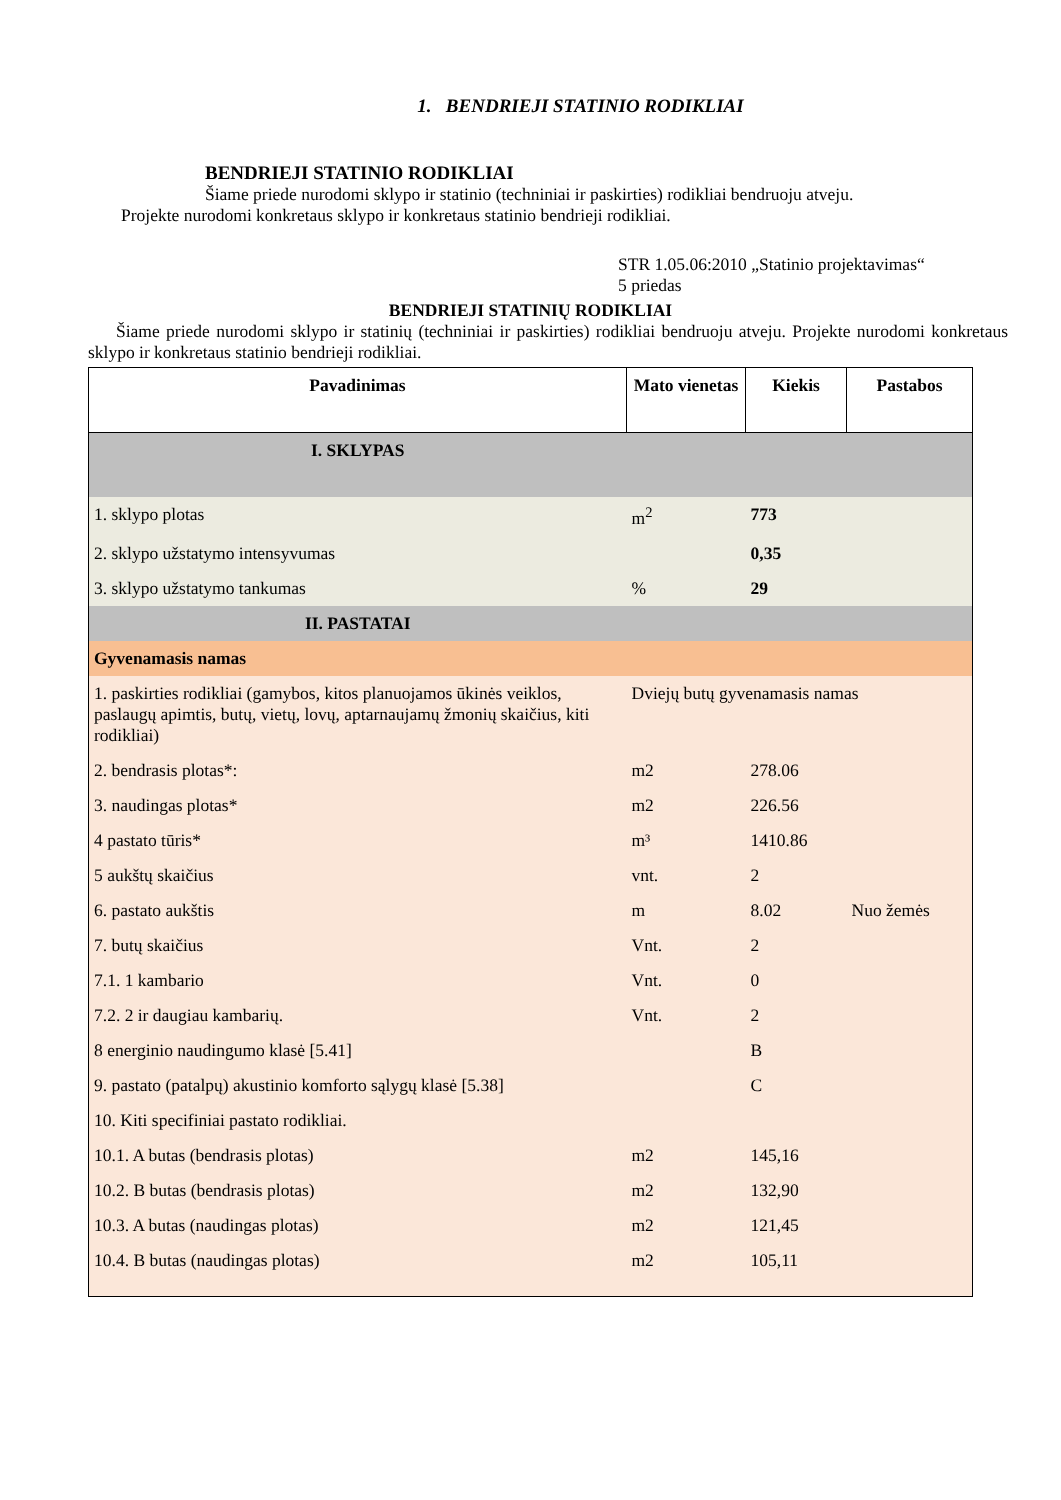1. BENDRIEJI STATINIO RODIKLIAI
BENDRIEJI STATINIO RODIKLIAI
Šiame priede nurodomi sklypo ir statinio (techniniai ir paskirties) rodikliai bendruoju atveju.
Projekte nurodomi konkretaus sklypo ir konkretaus statinio bendrieji rodikliai.
STR 1.05.06:2010 „Statinio projektavimas“
5 priedas
BENDRIEJI STATINIŲ RODIKLIAI
Šiame priede nurodomi sklypo ir statinių (techniniai ir paskirties) rodikliai bendruoju atveju. Projekte nurodomi konkretaus sklypo ir konkretaus statinio bendrieji rodikliai.
| Pavadinimas | Mato vienetas | Kiekis | Pastabos |
| --- | --- | --- | --- |
| I. SKLYPAS | | | |
| 1. sklypo plotas | m<sup>2</sup> | 773 | |
| 2. sklypo užstatymo intensyvumas | | 0,35 | |
| 3. sklypo užstatymo tankumas | % | 29 | |
| II. PASTATAI | | | |
| Gyvenamasis namas | | | |
| 1. paskirties rodikliai (gamybos, kitos planuojamos ūkinės veiklos, paslaugų apimtis, butų, vietų, lovų, aptarnaujamų žmonių skaičius, kiti rodikliai) | Dviejų butų gyvenamasis namas | | |
| 2. bendrasis plotas*: | m2 | 278.06 | |
| 3. naudingas plotas* | m2 | 226.56 | |
| 4 pastato tūris* | m³ | 1410.86 | |
| 5 aukštų skaičius | vnt. | 2 | |
| 6. pastato aukštis | m | 8.02 | Nuo žemės |
| 7. butų skaičius | Vnt. | 2 | |
| 7.1. 1 kambario | Vnt. | 0 | |
| 7.2. 2 ir daugiau kambarių. | Vnt. | 2 | |
| 8 energinio naudingumo klasė [5.41] | | B | |
| 9. pastato (patalpų) akustinio komforto sąlygų klasė [5.38] | | C | |
| 10. Kiti specifiniai pastato rodikliai. | | | |
| 10.1. A butas (bendrasis plotas) | m2 | 145,16 | |
| 10.2. B butas (bendrasis plotas) | m2 | 132,90 | |
| 10.3. A butas (naudingas plotas) | m2 | 121,45 | |
| 10.4. B butas (naudingas plotas) | m2 | 105,11 | |